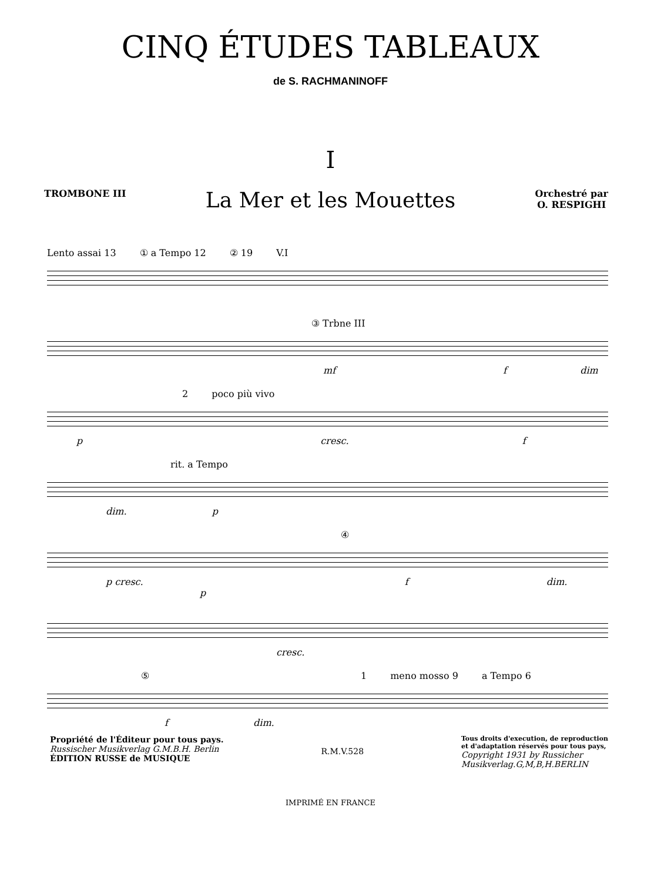CINQ ÉTUDES TABLEAUX
de S. RACHMANINOFF
I
TROMBONE III
La Mer et les Mouettes
Orchestré par
O. RESPIGHI
Lento assai 13 ① a Tempo 12 ② 19 V.I
③ Trbne III
mf f dim
2 poco più vivo
p cresc. f
rit. a Tempo
dim. p
④
p cresc. f dim. p
cresc.
⑤ 1 meno mosso 9 a Tempo 6
f dim.
Propriété de l'Éditeur pour tous pays.
Russischer Musikverlag G.M.B.H. Berlin
ÉDITION RUSSE de MUSIQUE
R.M.V.528
Tous droits d'execution, de reproduction
et d'adaptation réservés pour tous pays,
Copyright 1931 by Russicher
Musikverlag.G,M,B,H.BERLIN
IMPRIMÉ EN FRANCE